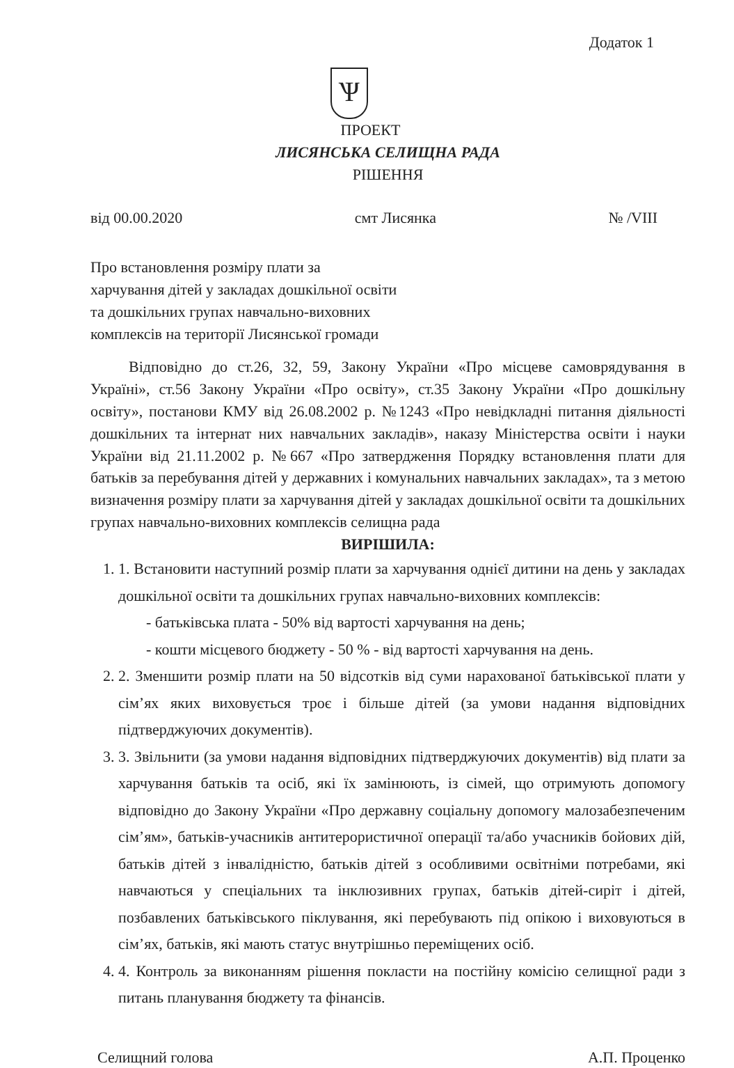Додаток 1
Ѱ
ПРОЕКТ
ЛИСЯНСЬКА СЕЛИЩНА РАДА
РІШЕННЯ
від 00.00.2020 смт Лисянка № /VIII
Про встановлення розміру плати за
харчування дітей у закладах дошкільної освіти
та дошкільних групах навчально-виховних
комплексів на території Лисянської громади
Відповідно до ст.26, 32, 59, Закону України «Про місцеве самоврядування в Україні», ст.56 Закону України «Про освіту», ст.35 Закону України «Про дошкільну освіту», постанови КМУ від 26.08.2002 р. №1243 «Про невідкладні питання діяльності дошкільних та інтернат них навчальних закладів», наказу Міністерства освіти і науки України від 21.11.2002 р. №667 «Про затвердження Порядку встановлення плати для батьків за перебування дітей у державних і комунальних навчальних закладах», та з метою визначення розміру плати за харчування дітей у закладах дошкільної освіти та дошкільних групах навчально-виховних комплексів селищна рада
ВИРІШИЛА:
1. 1. Встановити наступний розмір плати за харчування однієї дитини на день у закладах дошкільної освіти та дошкільних групах навчально-виховних комплексів:
- батьківська плата - 50% від вартості харчування на день;
- кошти місцевого бюджету - 50 % - від вартості харчування на день.
2. 2. Зменшити розмір плати на 50 відсотків від суми нарахованої батьківської плати у сім’ях яких виховується троє і більше дітей (за умови надання відповідних підтверджуючих документів).
3. 3. Звільнити (за умови надання відповідних підтверджуючих документів) від плати за харчування батьків та осіб, які їх замінюють, із сімей, що отримують допомогу відповідно до Закону України «Про державну соціальну допомогу малозабезпеченим сім’ям», батьків-учасників антитерористичної операції та/або учасників бойових дій, батьків дітей з інвалідністю, батьків дітей з особливими освітніми потребами, які навчаються у спеціальних та інклюзивних групах, батьків дітей-сиріт і дітей, позбавлених батьківського піклування, які перебувають під опікою і виховуються в сім’ях, батьків, які мають статус внутрішньо переміщених осіб.
4. 4. Контроль за виконанням рішення покласти на постійну комісію селищної ради з питань планування бюджету та фінансів.
Селищний голова А.П. Проценко